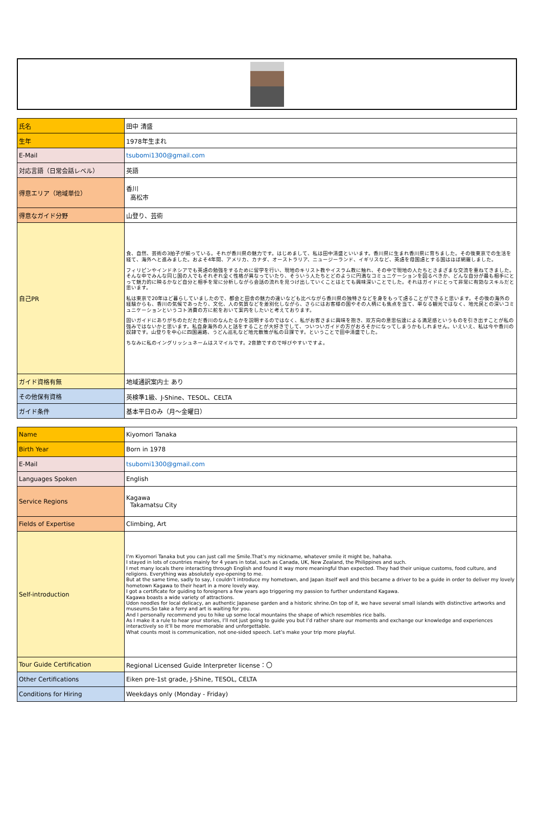| 氏名 | 田中 清盛 |
| 生年 | 1978年生まれ |
| E-Mail | tsubomi1300@gmail.com |
| 対応言語（日常会話レベル） | 英語 |
| 得意エリア（地域単位） | 香川 高松市 |
| 得意なガイド分野 | 山登り、芸術 |
| 自己PR | 食、自然、芸術の3拍子が揃っている。それが香川県の魅力です。はじめまして、私は田中清盛といいます。香川県に生まれ香川県に育ちました。その後東京での生活を経て、海外へと進みました。およそ4年間、アメリカ、カナダ、オーストラリア、ニュージーランド、イギリスなど、英語を母国語とする国はほぼ網羅しました。 フィリピンやインドネシアでも英語の勉強をするために留学を行い、現地のキリスト教やイスラム教に触れ、その中で現地の人たちとさまざまな交流を重ねてきました。そんな中でみんな同じ国の人でもそれぞれ全く性格が異なっていたり、そういう人たちとどのように円満なコミュニケーションを図るべきか、どんな自分が最も相手にとって魅力的に映るかなど自分と相手を常に分析しながら会話の流れを見つけ出していくことはとても興味深いことでした。それはガイドにとって非常に有効なスキルだと思います。 私は東京で20年ほど暮らしていましたので、都会と田舎の魅力の違いなども比べながら香川県の独特さなどを身をもって語ることができると思います。その後の海外の経験からも、香川の気候であったり、文化、人の気質などを差別化しながら、さらにはお客様の国やその人柄にも焦点を当て、単なる観光ではなく、地元民との深いコミュニケーションというコト消費の方に舵をおいて案内をしたいと考えております。 固いガイドにありがちのただただ香川のなんたるかを説明するのではなく、私がお客さまに興味を抱き、双方向の意思伝達による満足感というものを引き出すことが私の強みではないかと思います。私自身海外の人と話をすることが大好きでして、ついついガイドの方がおろそかになってしまうかもしれません。いえいえ、私は今や香川の奴隷です。山登りを中心に四国遍路、うどん巡礼など地元散策が私の日課です。ということで田中清盛でした。 ちなみに私のイングリッシュネームはスマイルです。2音節ですので呼びやすいですよ。 |
| ガイド資格有無 | 地域通訳案内士 あり |
| その他保有資格 | 英検準1級、J-Shine、TESOL、CELTA |
| ガイド条件 | 基本平日のみ（月～金曜日） |
| Name | Kiyomori Tanaka |
| Birth Year | Born in 1978 |
| E-Mail | tsubomi1300@gmail.com |
| Languages Spoken | English |
| Service Regions | Kagawa Takamatsu City |
| Fields of Expertise | Climbing, Art |
| Self-introduction | I’m Kiyomori Tanaka but you can just call me Smile.That’s my nickname, whatever smile it might be, hahaha. I stayed in lots of countries mainly for 4 years in total, such as Canada, UK, New Zealand, the Philippines and such. I met many locals there interacting through English and found it way more meaningful than expected. They had their unique customs, food culture, and religions. Everything was absolutely eye-opening to me. But at the same time, sadly to say, I couldn’t introduce my hometown, and Japan itself well and this became a driver to be a guide in order to deliver my lovely hometown Kagawa to their heart in a more lovely way. I got a certificate for guiding to foreigners a few years ago triggering my passion to further understand Kagawa. Kagawa boasts a wide variety of attractions. Udon noodles for local delicacy, an authentic Japanese garden and a historic shrine.On top of it, we have several small islands with distinctive artworks and museums.So take a ferry and art is waiting for you. And I personally recommend you to hike up some local mountains the shape of which resembles rice balls. As I make it a rule to hear your stories, I’ll not just going to guide you but I’d rather share our moments and exchange our knowledge and experiences interactively so it’ll be more memorable and unforgettable. What counts most is communication, not one-sided speech. Let’s make your trip more playful. |
| Tour Guide Certification | Regional Licensed Guide Interpreter license：〇 |
| Other Certifications | Eiken pre-1st grade, J-Shine, TESOL, CELTA |
| Conditions for Hiring | Weekdays only (Monday - Friday) |